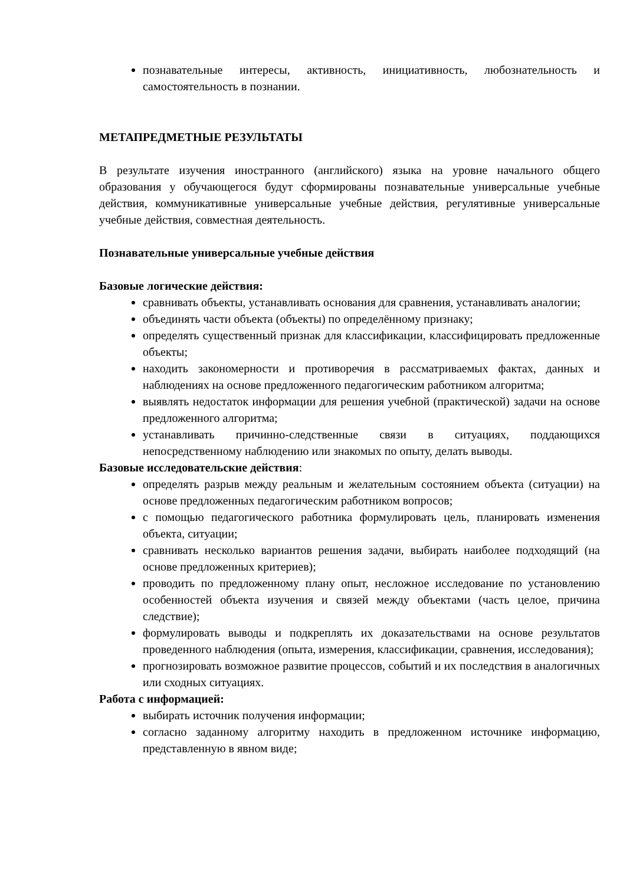познавательные интересы, активность, инициативность, любознательность и самостоятельность в познании.
МЕТАПРЕДМЕТНЫЕ РЕЗУЛЬТАТЫ
В результате изучения иностранного (английского) языка на уровне начального общего образования у обучающегося будут сформированы познавательные универсальные учебные действия, коммуникативные универсальные учебные действия, регулятивные универсальные учебные действия, совместная деятельность.
Познавательные универсальные учебные действия
Базовые логические действия:
сравнивать объекты, устанавливать основания для сравнения, устанавливать аналогии;
объединять части объекта (объекты) по определённому признаку;
определять существенный признак для классификации, классифицировать предложенные объекты;
находить закономерности и противоречия в рассматриваемых фактах, данных и наблюдениях на основе предложенного педагогическим работником алгоритма;
выявлять недостаток информации для решения учебной (практической) задачи на основе предложенного алгоритма;
устанавливать причинно-следственные связи в ситуациях, поддающихся непосредственному наблюдению или знакомых по опыту, делать выводы.
Базовые исследовательские действия:
определять разрыв между реальным и желательным состоянием объекта (ситуации) на основе предложенных педагогическим работником вопросов;
с помощью педагогического работника формулировать цель, планировать изменения объекта, ситуации;
сравнивать несколько вариантов решения задачи, выбирать наиболее подходящий (на основе предложенных критериев);
проводить по предложенному плану опыт, несложное исследование по установлению особенностей объекта изучения и связей между объектами (часть целое, причина следствие);
формулировать выводы и подкреплять их доказательствами на основе результатов проведенного наблюдения (опыта, измерения, классификации, сравнения, исследования);
прогнозировать возможное развитие процессов, событий и их последствия в аналогичных или сходных ситуациях.
Работа с информацией:
выбирать источник получения информации;
согласно заданному алгоритму находить в предложенном источнике информацию, представленную в явном виде;